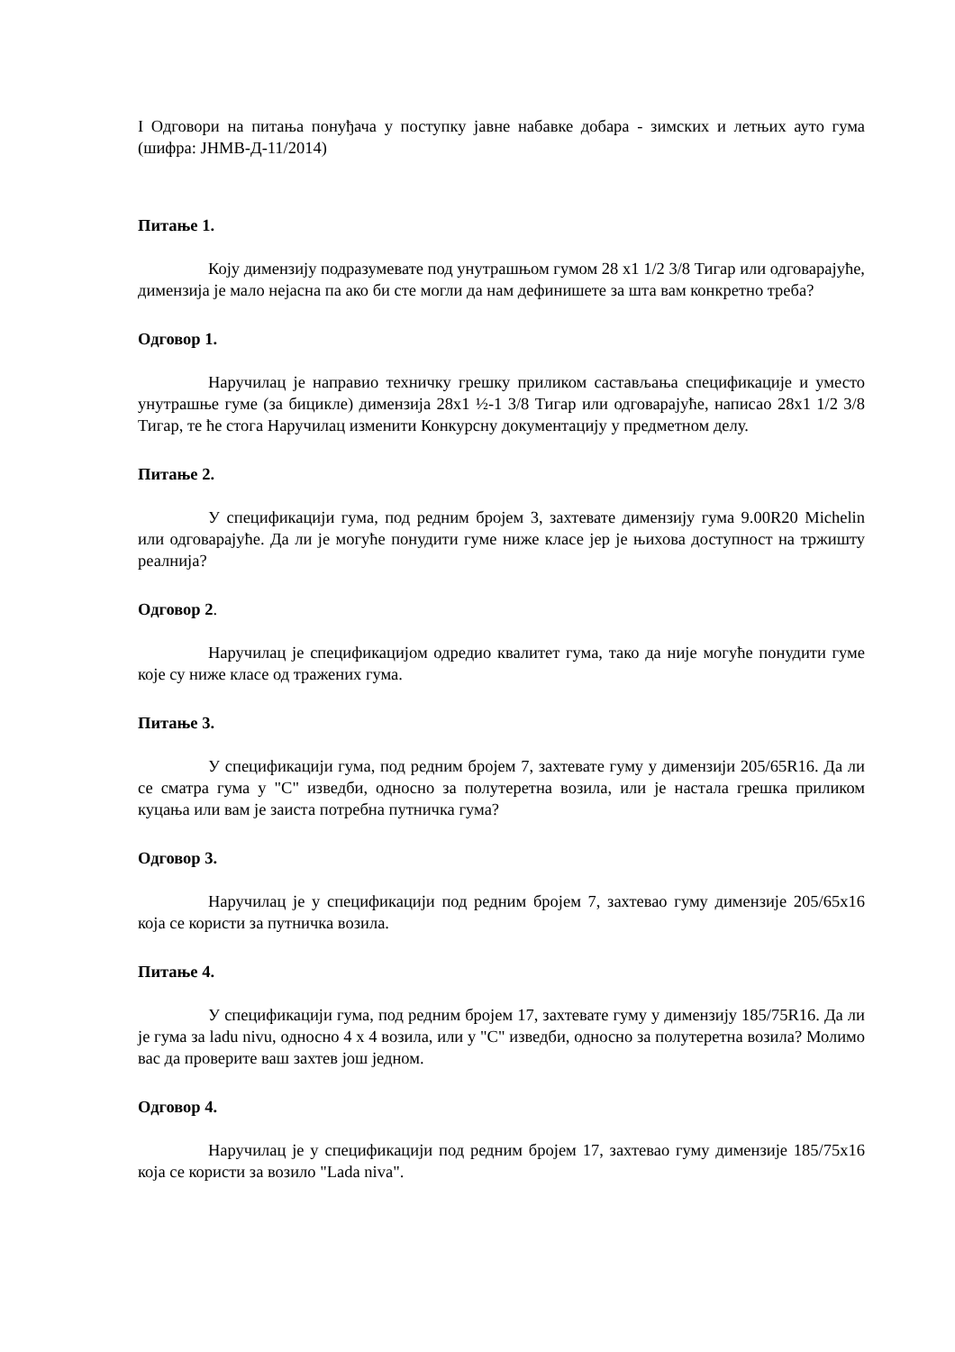I Одговори на питања понуђача у поступку јавне набавке добара - зимских и летњих ауто гума (шифра: ЈНМВ-Д-11/2014)
Питање 1.
Коју димензију подразумевате под унутрашњом гумом 28 x1 1/2 3/8 Тигар или одговарајуће, димензија је мало нејасна па ако би сте могли да нам дефинишете за шта вам конкретно треба?
Одговор 1.
Наручилац је направио техничку грешку приликом састављања спецификације и уместо унутрашње гуме (за бицикле) димензија 28x1 ½-1 3/8 Тигар или одговарајуће, написао 28x1 1/2 3/8 Тигар, те ће стога Наручилац изменити Конкурсну документацију у предметном делу.
Питање 2.
У спецификацији гума, под редним бројем 3, захтевате димензију гума 9.00R20 Michelin или одговарајуће. Да ли је могуће понудити гуме ниже класе јер је њихова доступност на тржишту реалнија?
Одговор 2.
Наручилац је спецификацијом одредио квалитет гума, тако да није могуће понудити гуме које су ниже класе од тражених гума.
Питање 3.
У спецификацији гума, под редним бројем 7, захтевате гуму у димензији 205/65R16. Да ли се сматра гума у "C" изведби, односно за полутеретна возила, или је настала грешка приликом куцања или вам је заиста потребна путничка гума?
Одговор 3.
Наручилац је у спецификацији под редним бројем 7, захтевао гуму димензије 205/65x16 која се користи за путничка возила.
Питање 4.
У спецификацији гума, под редним бројем 17, захтевате гуму у димензију 185/75R16. Да ли је гума за ladu nivu, односно 4 x 4 возила, или у "C" изведби, односно за полутеретна возила? Молимо вас да проверите ваш захтев још једном.
Одговор 4.
Наручилац је у спецификацији под редним бројем 17, захтевао гуму димензије 185/75x16 која се користи за возило "Lada niva".